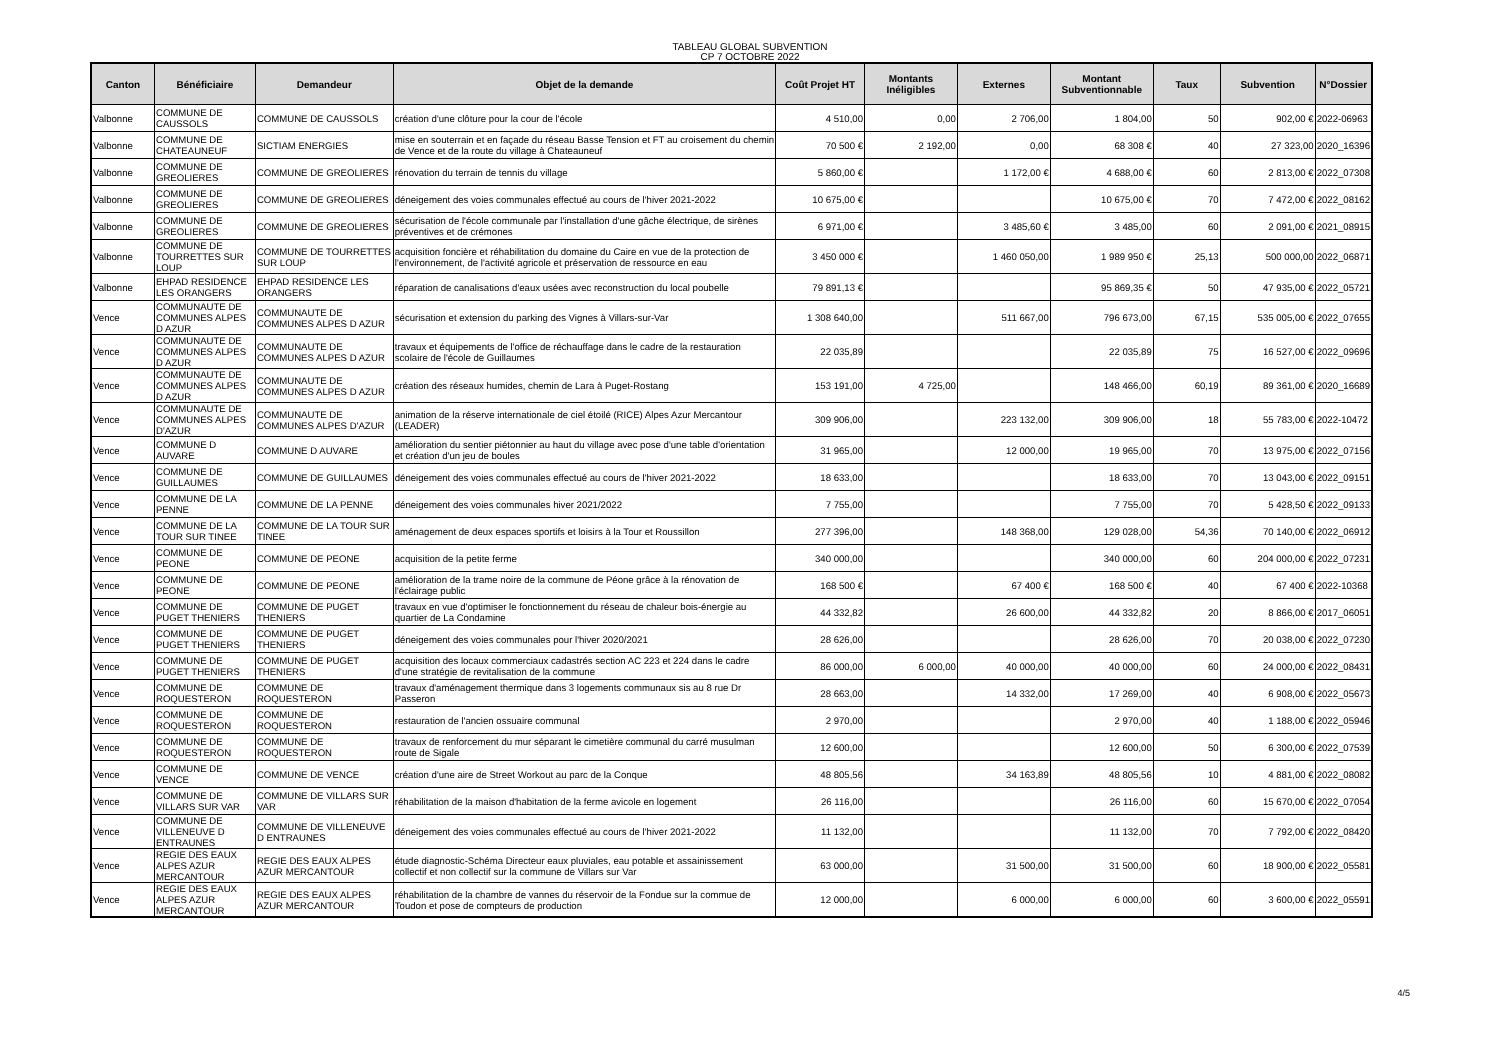TABLEAU GLOBAL SUBVENTION
CP 7 OCTOBRE 2022
| Canton | Bénéficiaire | Demandeur | Objet de la demande | Coût Projet HT | Montants Inéligibles | Externes | Montant Subventionnable | Taux | Subvention | N°Dossier |
| --- | --- | --- | --- | --- | --- | --- | --- | --- | --- | --- |
| Valbonne | COMMUNE DE CAUSSOLS | COMMUNE DE CAUSSOLS | création d'une clôture pour la cour de l'école | 4 510,00 | 0,00 | 2 706,00 | 1 804,00 | 50 | 902,00 € | 2022-06963 |
| Valbonne | COMMUNE DE CHATEAUNEUF | SICTIAM ENERGIES | mise en souterrain et en façade du réseau Basse Tension et FT au croisement du chemin de Vence et de la route du village à Chateauneuf | 70 500 € | 2 192,00 | 0,00 | 68 308 € | 40 | 27 323,00 | 2020_16396 |
| Valbonne | COMMUNE DE GREOLIERES | COMMUNE DE GREOLIERES | rénovation du terrain de tennis du village | 5 860,00 € | | 1 172,00 € | 4 688,00 € | 60 | 2 813,00 € | 2022_07308 |
| Valbonne | COMMUNE DE GREOLIERES | COMMUNE DE GREOLIERES | déneigement des voies communales effectué au cours de l'hiver 2021-2022 | 10 675,00 € | | | 10 675,00 € | 70 | 7 472,00 € | 2022_08162 |
| Valbonne | COMMUNE DE GREOLIERES | COMMUNE DE GREOLIERES | sécurisation de l'école communale par l'installation d'une gâche électrique, de sirènes préventives et de crémones | 6 971,00 € | | 3 485,60 € | 3 485,00 | 60 | 2 091,00 € | 2021_08915 |
| Valbonne | COMMUNE DE TOURRETTES SUR LOUP | COMMUNE DE TOURRETTES SUR LOUP | acquisition foncière et réhabilitation du domaine du Caire en vue de la protection de l'environnement, de l'activité agricole et préservation de ressource en eau | 3 450 000 € | | 1 460 050,00 | 1 989 950 € | 25,13 | 500 000,00 | 2022_06871 |
| Valbonne | EHPAD RESIDENCE LES ORANGERS | EHPAD RESIDENCE LES ORANGERS | réparation de canalisations d'eaux usées avec reconstruction du local poubelle | 79 891,13 € | | | 95 869,35 € | 50 | 47 935,00 € | 2022_05721 |
| Vence | COMMUNAUTE DE COMMUNES ALPES D AZUR | COMMUNAUTE DE COMMUNES ALPES D AZUR | sécurisation et extension du parking des Vignes à Villars-sur-Var | 1 308 640,00 | | 511 667,00 | 796 673,00 | 67,15 | 535 005,00 € | 2022_07655 |
| Vence | COMMUNAUTE DE COMMUNES ALPES D AZUR | COMMUNAUTE DE COMMUNES ALPES D AZUR | travaux et équipements de l'office de réchauffage dans le cadre de la restauration scolaire de l'école de Guillaumes | 22 035,89 | | | 22 035,89 | 75 | 16 527,00 € | 2022_09696 |
| Vence | COMMUNAUTE DE COMMUNES ALPES D AZUR | COMMUNAUTE DE COMMUNES ALPES D AZUR | création des réseaux humides, chemin de Lara à Puget-Rostang | 153 191,00 | 4 725,00 | | 148 466,00 | 60,19 | 89 361,00 € | 2020_16689 |
| Vence | COMMUNAUTE DE COMMUNES ALPES D'AZUR | COMMUNAUTE DE COMMUNES ALPES D'AZUR | animation de la réserve internationale de ciel étoilé (RICE) Alpes Azur Mercantour (LEADER) | 309 906,00 | | 223 132,00 | 309 906,00 | 18 | 55 783,00 € | 2022-10472 |
| Vence | COMMUNE D AUVARE | COMMUNE D AUVARE | amélioration du sentier piétonnier au haut du village avec pose d'une table d'orientation et création d'un jeu de boules | 31 965,00 | | 12 000,00 | 19 965,00 | 70 | 13 975,00 € | 2022_07156 |
| Vence | COMMUNE DE GUILLAUMES | COMMUNE DE GUILLAUMES | déneigement des voies communales effectué au cours de l'hiver 2021-2022 | 18 633,00 | | | 18 633,00 | 70 | 13 043,00 € | 2022_09151 |
| Vence | COMMUNE DE LA PENNE | COMMUNE DE LA PENNE | déneigement des voies communales hiver 2021/2022 | 7 755,00 | | | 7 755,00 | 70 | 5 428,50 € | 2022_09133 |
| Vence | COMMUNE DE LA TOUR SUR TINEE | COMMUNE DE LA TOUR SUR TINEE | aménagement de deux espaces sportifs et loisirs à la Tour et Roussillon | 277 396,00 | | 148 368,00 | 129 028,00 | 54,36 | 70 140,00 € | 2022_06912 |
| Vence | COMMUNE DE PEONE | COMMUNE DE PEONE | acquisition de la petite ferme | 340 000,00 | | | 340 000,00 | 60 | 204 000,00 € | 2022_07231 |
| Vence | COMMUNE DE PEONE | COMMUNE DE PEONE | amélioration de la trame noire de la commune de Péone grâce à la rénovation de l'éclairage public | 168 500 € | | 67 400 € | 168 500 € | 40 | 67 400 € | 2022-10368 |
| Vence | COMMUNE DE PUGET THENIERS | COMMUNE DE PUGET THENIERS | travaux en vue d'optimiser le fonctionnement du réseau de chaleur bois-énergie au quartier de La Condamine | 44 332,82 | | 26 600,00 | 44 332,82 | 20 | 8 866,00 € | 2017_06051 |
| Vence | COMMUNE DE PUGET THENIERS | COMMUNE DE PUGET THENIERS | déneigement des voies communales pour l'hiver 2020/2021 | 28 626,00 | | | 28 626,00 | 70 | 20 038,00 € | 2022_07230 |
| Vence | COMMUNE DE PUGET THENIERS | COMMUNE DE PUGET THENIERS | acquisition des locaux commerciaux cadastrés section AC 223 et 224 dans le cadre d'une stratégie de revitalisation de la commune | 86 000,00 | 6 000,00 | 40 000,00 | 40 000,00 | 60 | 24 000,00 € | 2022_08431 |
| Vence | COMMUNE DE ROQUESTERON | COMMUNE DE ROQUESTERON | travaux d'aménagement thermique dans 3 logements communaux sis au 8 rue Dr Passeron | 28 663,00 | | 14 332,00 | 17 269,00 | 40 | 6 908,00 € | 2022_05673 |
| Vence | COMMUNE DE ROQUESTERON | COMMUNE DE ROQUESTERON | restauration de l'ancien ossuaire communal | 2 970,00 | | | 2 970,00 | 40 | 1 188,00 € | 2022_05946 |
| Vence | COMMUNE DE ROQUESTERON | COMMUNE DE ROQUESTERON | travaux de renforcement du mur séparant le cimetière communal du carré musulman route de Sigale | 12 600,00 | | | 12 600,00 | 50 | 6 300,00 € | 2022_07539 |
| Vence | COMMUNE DE VENCE | COMMUNE DE VENCE | création d'une aire de Street Workout au parc de la Conque | 48 805,56 | | 34 163,89 | 48 805,56 | 10 | 4 881,00 € | 2022_08082 |
| Vence | COMMUNE DE VILLARS SUR VAR | COMMUNE DE VILLARS SUR VAR | réhabilitation de la maison d'habitation de la ferme avicole en logement | 26 116,00 | | | 26 116,00 | 60 | 15 670,00 € | 2022_07054 |
| Vence | COMMUNE DE VILLENEUVE D ENTRAUNES | COMMUNE DE VILLENEUVE D ENTRAUNES | déneigement des voies communales effectué au cours de l'hiver 2021-2022 | 11 132,00 | | | 11 132,00 | 70 | 7 792,00 € | 2022_08420 |
| Vence | REGIE DES EAUX ALPES AZUR MERCANTOUR | REGIE DES EAUX ALPES AZUR MERCANTOUR | étude diagnostic-Schéma Directeur eaux pluviales, eau potable et assainissement collectif et non collectif sur la commune de Villars sur Var | 63 000,00 | | 31 500,00 | 31 500,00 | 60 | 18 900,00 € | 2022_05581 |
| Vence | REGIE DES EAUX ALPES AZUR MERCANTOUR | REGIE DES EAUX ALPES AZUR MERCANTOUR | réhabilitation de la chambre de vannes du réservoir de la Fondue sur la commue de Toudon et pose de compteurs de production | 12 000,00 | | 6 000,00 | 6 000,00 | 60 | 3 600,00 € | 2022_05591 |
4/5